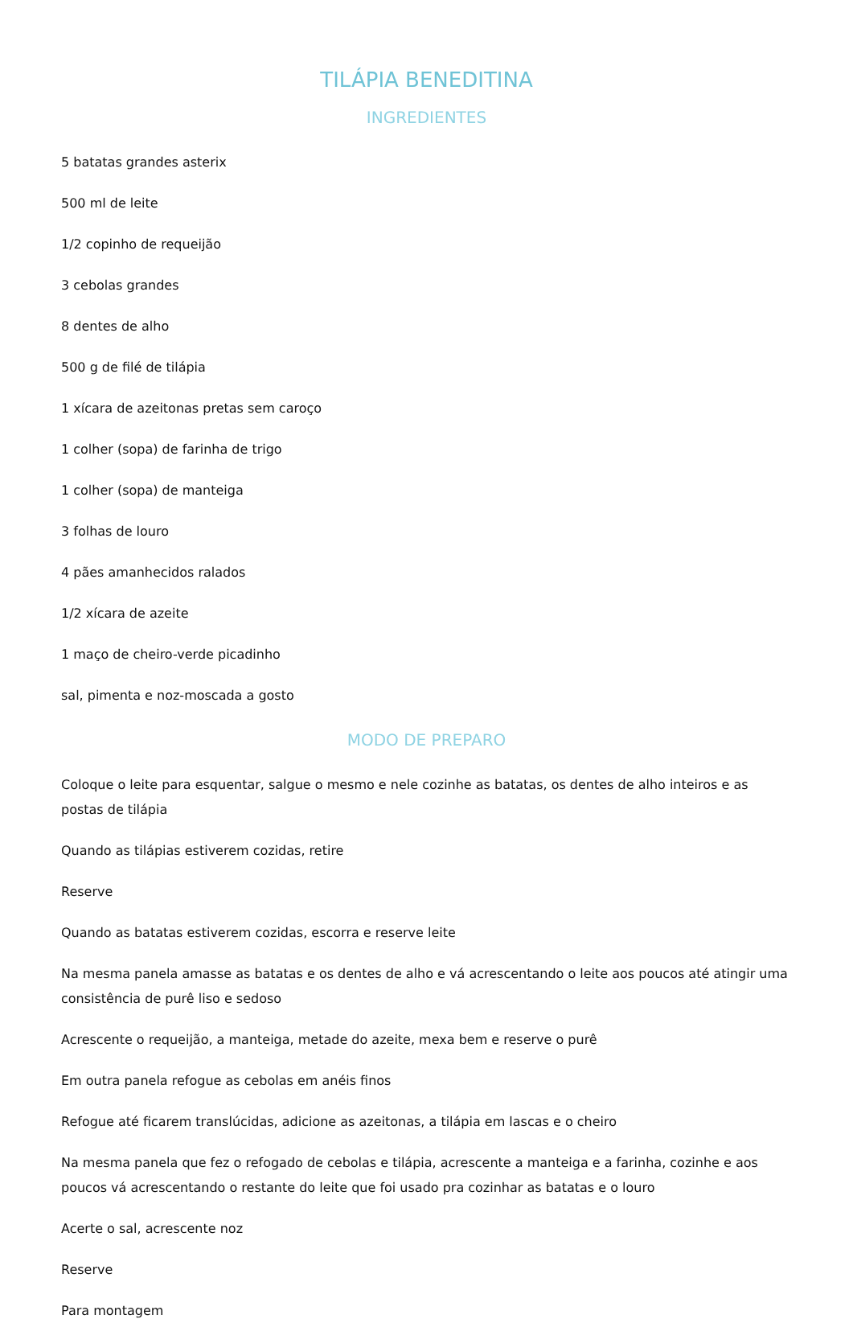TILÁPIA BENEDITINA
INGREDIENTES
5 batatas grandes asterix
500 ml de leite
1/2 copinho de requeijão
3 cebolas grandes
8 dentes de alho
500 g de filé de tilápia
1 xícara de azeitonas pretas sem caroço
1 colher (sopa) de farinha de trigo
1 colher (sopa) de manteiga
3 folhas de louro
4 pães amanhecidos ralados
1/2 xícara de azeite
1 maço de cheiro-verde picadinho
sal, pimenta e noz-moscada a gosto
MODO DE PREPARO
Coloque o leite para esquentar, salgue o mesmo e nele cozinhe as batatas, os dentes de alho inteiros e as postas de tilápia
Quando as tilápias estiverem cozidas, retire
Reserve
Quando as batatas estiverem cozidas, escorra e reserve leite
Na mesma panela amasse as batatas e os dentes de alho e vá acrescentando o leite aos poucos até atingir uma consistência de purê liso e sedoso
Acrescente o requeijão, a manteiga, metade do azeite, mexa bem e reserve o purê
Em outra panela refogue as cebolas em anéis finos
Refogue até ficarem translúcidas, adicione as azeitonas, a tilápia em lascas e o cheiro
Na mesma panela que fez o refogado de cebolas e tilápia, acrescente a manteiga e a farinha, cozinhe e aos poucos vá acrescentando o restante do leite que foi usado pra cozinhar as batatas e o louro
Acerte o sal, acrescente noz
Reserve
Para montagem